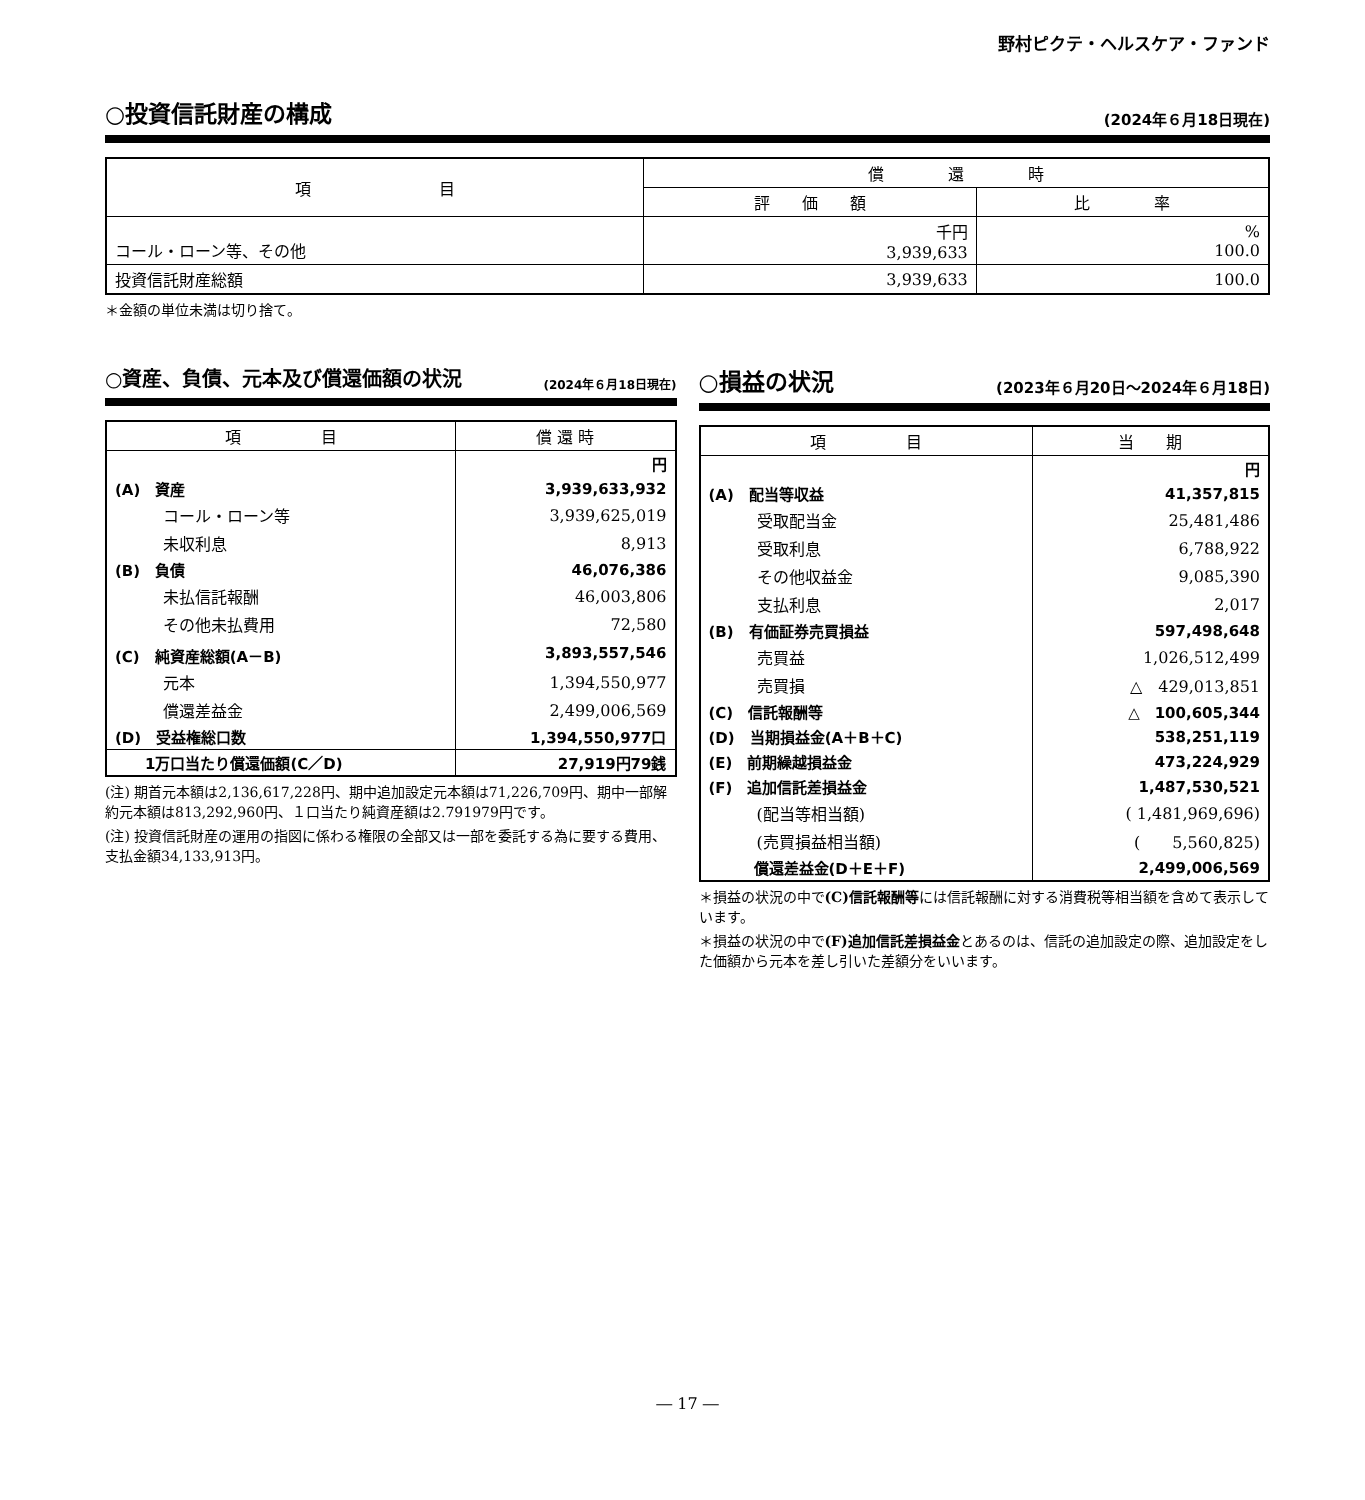野村ピクテ・ヘルスケア・ファンド
○投資信託財産の構成
(2024年６月18日現在)
| 項 目 | 償 還 時 | |
| --- | --- | --- |
| | 評 価 額 | 比 率 |
| コール・ローン等、その他 | 千円 3,939,633 | % 100.0 |
| 投資信託財産総額 | 3,939,633 | 100.0 |
＊金額の単位未満は切り捨て。
○資産、負債、元本及び償還価額の状況
(2024年６月18日現在)
| 項 目 | 償 還 時 |
| --- | --- |
| | 円 |
| (A) 資産 | 3,939,633,932 |
| コール・ローン等 | 3,939,625,019 |
| 未収利息 | 8,913 |
| (B) 負債 | 46,076,386 |
| 未払信託報酬 | 46,003,806 |
| その他未払費用 | 72,580 |
| (C) 純資産総額(A－B) | 3,893,557,546 |
| 元本 | 1,394,550,977 |
| 償還差益金 | 2,499,006,569 |
| (D) 受益権総口数 | 1,394,550,977口 |
| 1万口当たり償還価額(C／D) | 27,919円79銭 |
(注) 期首元本額は2,136,617,228円、期中追加設定元本額は71,226,709円、期中一部解約元本額は813,292,960円、１口当たり純資産額は2.791979円です。
(注) 投資信託財産の運用の指図に係わる権限の全部又は一部を委託する為に要する費用、支払金額34,133,913円。
○損益の状況
(2023年６月20日～2024年６月18日)
| 項 目 | 当 期 |
| --- | --- |
| | 円 |
| (A) 配当等収益 | 41,357,815 |
| 受取配当金 | 25,481,486 |
| 受取利息 | 6,788,922 |
| その他収益金 | 9,085,390 |
| 支払利息 | 2,017 |
| (B) 有価証券売買損益 | 597,498,648 |
| 売買益 | 1,026,512,499 |
| 売買損 | △ 429,013,851 |
| (C) 信託報酬等 | △ 100,605,344 |
| (D) 当期損益金(A＋B＋C) | 538,251,119 |
| (E) 前期繰越損益金 | 473,224,929 |
| (F) 追加信託差損益金 | 1,487,530,521 |
| (配当等相当額) | ( 1,481,969,696) |
| (売買損益相当額) | ( 5,560,825) |
| 償還差益金(D＋E＋F) | 2,499,006,569 |
＊損益の状況の中で(C)信託報酬等には信託報酬に対する消費税等相当額を含めて表示しています。
＊損益の状況の中で(F)追加信託差損益金とあるのは、信託の追加設定の際、追加設定をした価額から元本を差し引いた差額分をいいます。
― 17 ―